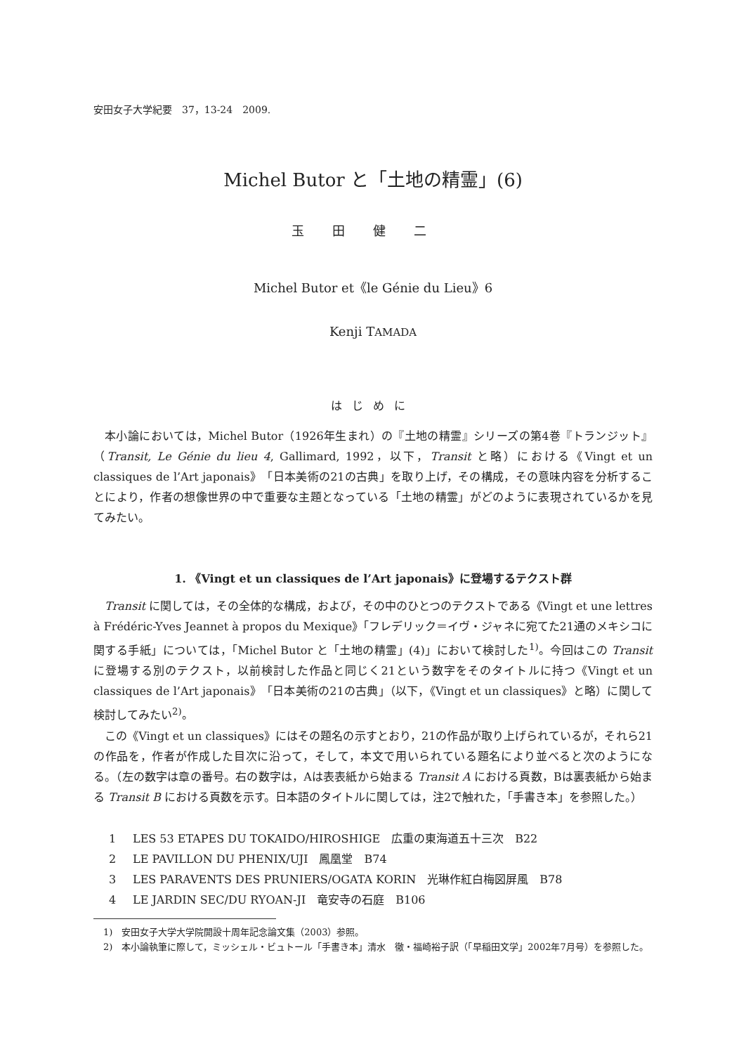安田女子大学紀要　37，13-24　2009.
Michel Butor と「土地の精霊」(6)
玉田健二
Michel Butor et《le Génie du Lieu》6
Kenji TAMADA
はじめに
本小論においては，Michel Butor（1926年生まれ）の『土地の精霊』シリーズの第4巻『トランジット』（Transit, Le Génie du lieu 4, Gallimard, 1992，以下，Transit と略）における《Vingt et un classiques de l’Art japonais》「日本美術の21の古典」を取り上げ，その構成，その意味内容を分析することにより，作者の想像世界の中で重要な主題となっている「土地の精霊」がどのように表現されているかを見てみたい。
1. 《Vingt et un classiques de l’Art japonais》に登場するテクスト群
Transit に関しては，その全体的な構成，および，その中のひとつのテクストである《Vingt et une lettres à Frédéric-Yves Jeannet à propos du Mexique》「フレデリック＝イヴ・ジャネに宛てた21通のメキシコに関する手紙」については，「Michel Butor と「土地の精霊」(4)」において検討した<sup>1)</sup>。今回はこの Transit に登場する別のテクスト，以前検討した作品と同じく21という数字をそのタイトルに持つ《Vingt et un classiques de l’Art japonais》「日本美術の21の古典」（以下，《Vingt et un classiques》と略）に関して検討してみたい<sup>2)</sup>。
この《Vingt et un classiques》にはその題名の示すとおり，21の作品が取り上げられているが，それら21の作品を，作者が作成した目次に沿って，そして，本文で用いられている題名により並べると次のようになる。（左の数字は章の番号。右の数字は，Aは表表紙から始まる Transit A における頁数，Bは裏表紙から始まる Transit B における頁数を示す。日本語のタイトルに関しては，注2で触れた，「手書き本」を参照した。）
1 LES 53 ETAPES DU TOKAIDO/HIROSHIGE　広重の東海道五十三次　B22
2 LE PAVILLON DU PHENIX/UJI　鳳凰堂　B74
3 LES PARAVENTS DES PRUNIERS/OGATA KORIN　光琳作紅白梅図屏風　B78
4 LE JARDIN SEC/DU RYOAN-JI　竜安寺の石庭　B106
1)　安田女子大学大学院開設十周年記念論文集（2003）参照。
2)　本小論執筆に際して，ミッシェル・ビュトール「手書き本」清水　徹・福崎裕子訳（「早稲田文学」2002年7月号）を参照した。